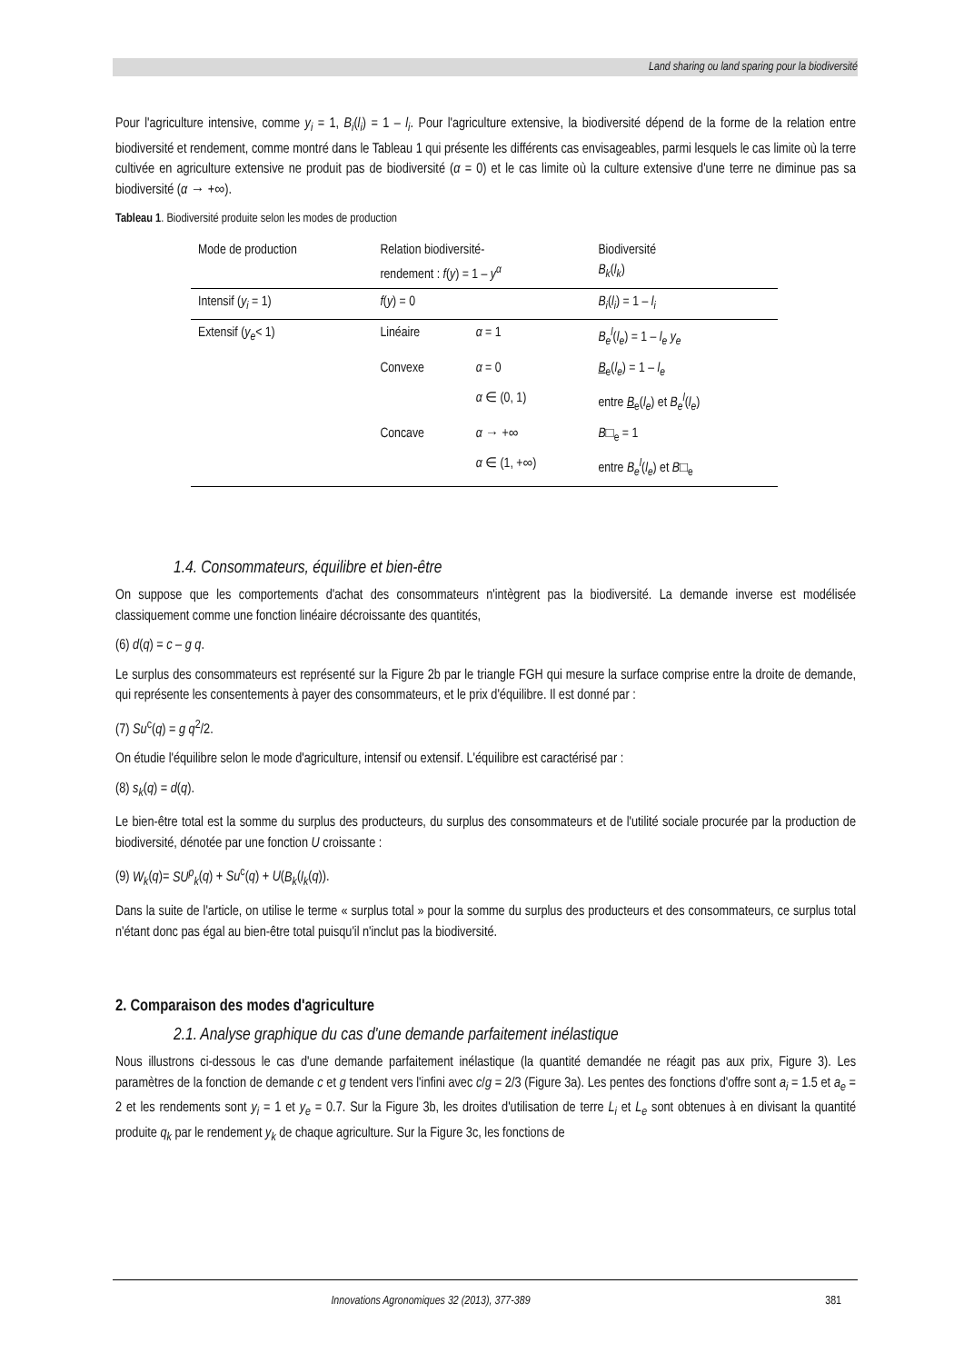Land sharing ou land sparing pour la biodiversité
Pour l'agriculture intensive, comme y<sub>i</sub> = 1, B<sub>i</sub>(l<sub>i</sub>) = 1 – l<sub>i</sub>. Pour l'agriculture extensive, la biodiversité dépend de la forme de la relation entre biodiversité et rendement, comme montré dans le Tableau 1 qui présente les différents cas envisageables, parmi lesquels le cas limite où la terre cultivée en agriculture extensive ne produit pas de biodiversité (α = 0) et le cas limite où la culture extensive d'une terre ne diminue pas sa biodiversité (α → +∞).
Tableau 1. Biodiversité produite selon les modes de production
| Mode de production | Relation biodiversité- rendement : f ( y ) = 1 – y<sup>α</sup> | | Biodiversité B<sub>k</sub> ( l<sub>k</sub> ) |
| --- | --- | --- | --- |
| Intensif ( y<sub>i</sub> = 1) | f ( y ) = 0 | | B<sub>i</sub> ( l<sub>i</sub> ) = 1 – l<sub>i</sub> |
| Extensif ( y<sub>e</sub> < 1) | Linéaire | α = 1 | B<sub>e</sub><sup>l</sup> ( l<sub>e</sub> ) = 1 – l<sub>e</sub> y<sub>e</sub> |
| | Convexe | α = 0 | B<sub>e</sub>( l<sub>e</sub> ) = 1 – l<sub>e</sub> |
| | | α ∈ (0, 1) | entre B<sub>e</sub>( l<sub>e</sub> ) et B<sub>e</sub><sup>l</sup> ( l<sub>e</sub> ) |
| | Concave | α → +∞ | B □<sub>e</sub> = 1 |
| | | α ∈ (1, +∞) | entre B<sub>e</sub><sup>l</sup> ( l<sub>e</sub> ) et B □<sub>e</sub> |
1.4. Consommateurs, équilibre et bien-être
On suppose que les comportements d'achat des consommateurs n'intègrent pas la biodiversité. La demande inverse est modélisée classiquement comme une fonction linéaire décroissante des quantités,
(6) d(q) = c – g q.
Le surplus des consommateurs est représenté sur la Figure 2b par le triangle FGH qui mesure la surface comprise entre la droite de demande, qui représente les consentements à payer des consommateurs, et le prix d'équilibre. Il est donné par :
(7) Su<sup>c</sup>(q) = g q<sup>2</sup>/2.
On étudie l'équilibre selon le mode d'agriculture, intensif ou extensif. L'équilibre est caractérisé par :
(8) s<sub>k</sub>(q) = d(q).
Le bien-être total est la somme du surplus des producteurs, du surplus des consommateurs et de l'utilité sociale procurée par la production de biodiversité, dénotée par une fonction U croissante :
(9) W<sub>k</sub>(q)= SU<sup>p</sup><sub>k</sub>(q) + Su<sup>c</sup>(q) + U(B<sub>k</sub>(l<sub>k</sub>(q)).
Dans la suite de l'article, on utilise le terme « surplus total » pour la somme du surplus des producteurs et des consommateurs, ce surplus total n'étant donc pas égal au bien-être total puisqu'il n'inclut pas la biodiversité.
2. Comparaison des modes d'agriculture
2.1. Analyse graphique du cas d'une demande parfaitement inélastique
Nous illustrons ci-dessous le cas d'une demande parfaitement inélastique (la quantité demandée ne réagit pas aux prix, Figure 3). Les paramètres de la fonction de demande c et g tendent vers l'infini avec c/g = 2/3 (Figure 3a). Les pentes des fonctions d'offre sont a<sub>i</sub> = 1.5 et a<sub>e</sub> = 2 et les rendements sont y<sub>i</sub> = 1 et y<sub>e</sub> = 0.7. Sur la Figure 3b, les droites d'utilisation de terre L<sub>i</sub> et L<sub>e</sub> sont obtenues à en divisant la quantité produite q<sub>k</sub> par le rendement y<sub>k</sub> de chaque agriculture. Sur la Figure 3c, les fonctions de
Innovations Agronomiques 32 (2013), 377-389 381